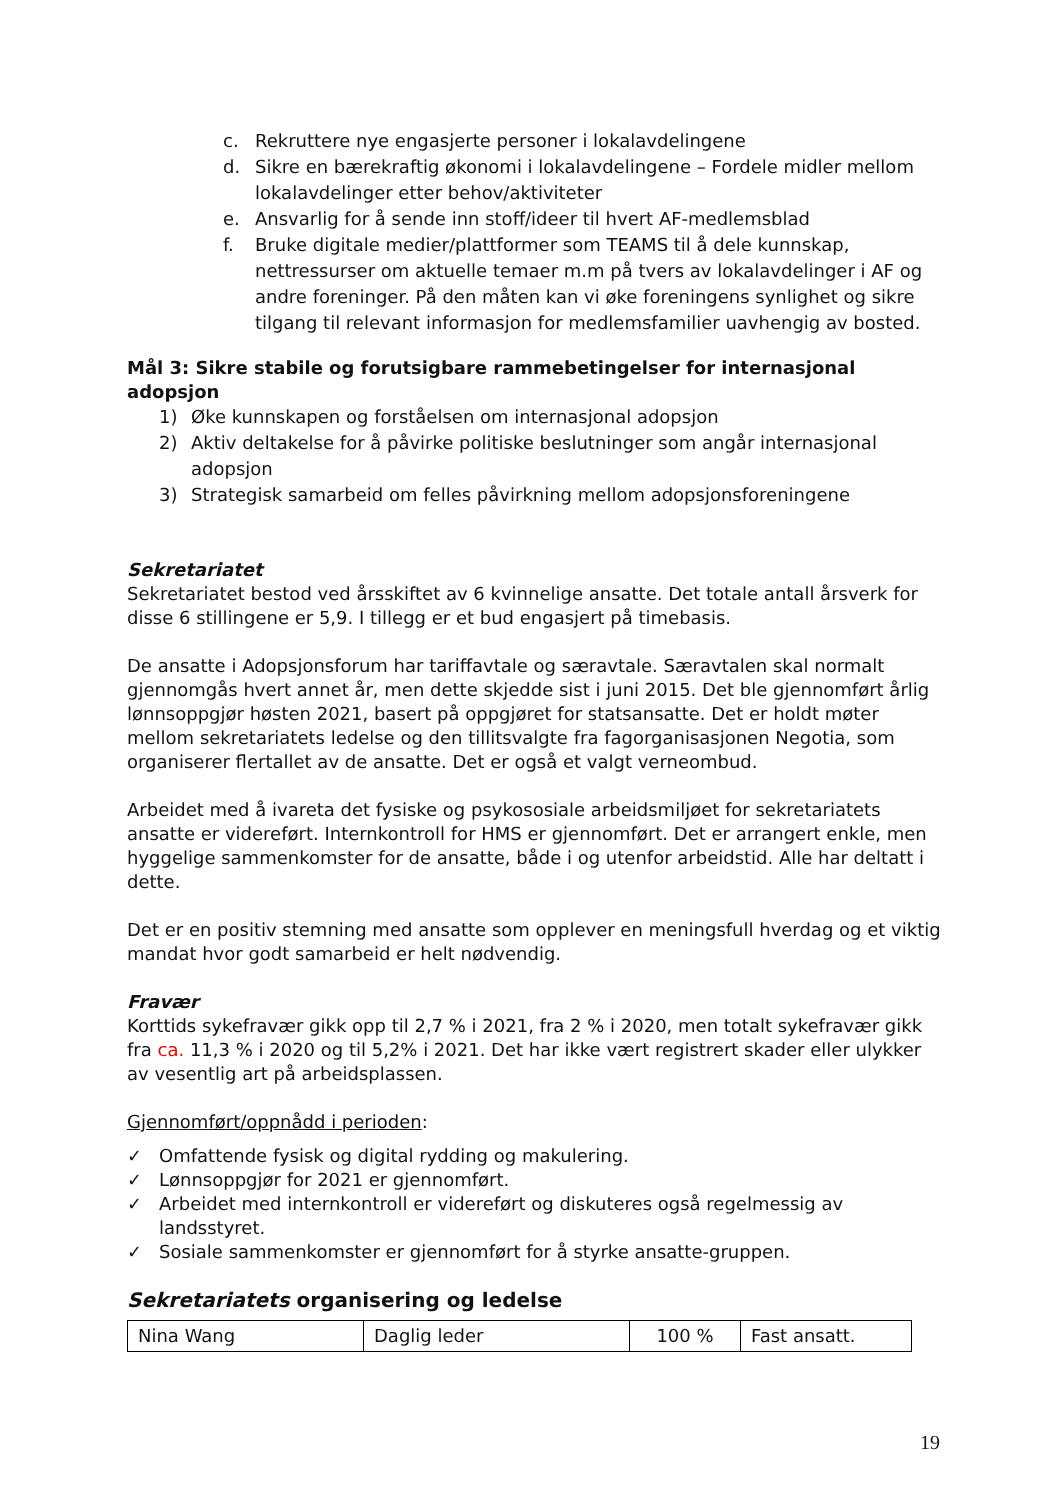c. Rekruttere nye engasjerte personer i lokalavdelingene
d. Sikre en bærekraftig økonomi i lokalavdelingene – Fordele midler mellom lokalavdelinger etter behov/aktiviteter
e. Ansvarlig for å sende inn stoff/ideer til hvert AF-medlemsblad
f. Bruke digitale medier/plattformer som TEAMS til å dele kunnskap, nettressurser om aktuelle temaer m.m på tvers av lokalavdelinger i AF og andre foreninger. På den måten kan vi øke foreningens synlighet og sikre tilgang til relevant informasjon for medlemsfamilier uavhengig av bosted.
Mål 3: Sikre stabile og forutsigbare rammebetingelser for internasjonal adopsjon
1) Øke kunnskapen og forståelsen om internasjonal adopsjon
2) Aktiv deltakelse for å påvirke politiske beslutninger som angår internasjonal adopsjon
3) Strategisk samarbeid om felles påvirkning mellom adopsjonsforeningene
Sekretariatet
Sekretariatet bestod ved årsskiftet av 6 kvinnelige ansatte. Det totale antall årsverk for disse 6 stillingene er 5,9. I tillegg er et bud engasjert på timebasis.
De ansatte i Adopsjonsforum har tariffavtale og særavtale. Særavtalen skal normalt gjennomgås hvert annet år, men dette skjedde sist i juni 2015. Det ble gjennomført årlig lønnsoppgjør høsten 2021, basert på oppgjøret for statsansatte. Det er holdt møter mellom sekretariatets ledelse og den tillitsvalgte fra fagorganisasjonen Negotia, som organiserer flertallet av de ansatte. Det er også et valgt verneombud.
Arbeidet med å ivareta det fysiske og psykososiale arbeidsmiljøet for sekretariatets ansatte er videreført. Internkontroll for HMS er gjennomført. Det er arrangert enkle, men hyggelige sammenkomster for de ansatte, både i og utenfor arbeidstid. Alle har deltatt i dette.
Det er en positiv stemning med ansatte som opplever en meningsfull hverdag og et viktig mandat hvor godt samarbeid er helt nødvendig.
Fravær
Korttids sykefravær gikk opp til 2,7 % i 2021, fra 2 % i 2020, men totalt sykefravær gikk fra ca. 11,3 % i 2020 og til 5,2% i 2021. Det har ikke vært registrert skader eller ulykker av vesentlig art på arbeidsplassen.
Gjennomført/oppnådd i perioden:
✓ Omfattende fysisk og digital rydding og makulering.
✓ Lønnsoppgjør for 2021 er gjennomført.
✓ Arbeidet med internkontroll er videreført og diskuteres også regelmessig av landsstyret.
✓ Sosiale sammenkomster er gjennomført for å styrke ansatte-gruppen.
Sekretariatets organisering og ledelse
| Nina Wang | Daglig leder | 100 % | Fast ansatt. |
19